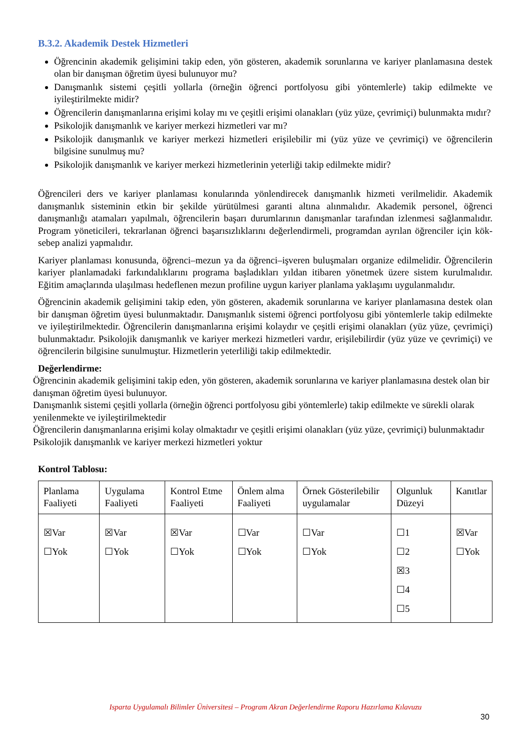B.3.2. Akademik Destek Hizmetleri
Öğrencinin akademik gelişimini takip eden, yön gösteren, akademik sorunlarına ve kariyer planlamasına destek olan bir danışman öğretim üyesi bulunuyor mu?
Danışmanlık sistemi çeşitli yollarla (örneğin öğrenci portfolyosu gibi yöntemlerle) takip edilmekte ve iyileştirilmekte midir?
Öğrencilerin danışmanlarına erişimi kolay mı ve çeşitli erişimi olanakları (yüz yüze, çevrimiçi) bulunmakta mıdır?
Psikolojik danışmanlık ve kariyer merkezi hizmetleri var mı?
Psikolojik danışmanlık ve kariyer merkezi hizmetleri erişilebilir mi (yüz yüze ve çevrimiçi) ve öğrencilerin bilgisine sunulmuş mu?
Psikolojik danışmanlık ve kariyer merkezi hizmetlerinin yeterliği takip edilmekte midir?
Öğrencileri ders ve kariyer planlaması konularında yönlendirecek danışmanlık hizmeti verilmelidir. Akademik danışmanlık sisteminin etkin bir şekilde yürütülmesi garanti altına alınmalıdır. Akademik personel, öğrenci danışmanlığı atamaları yapılmalı, öğrencilerin başarı durumlarının danışmanlar tarafından izlenmesi sağlanmalıdır. Program yöneticileri, tekrarlanan öğrenci başarısızlıklarını değerlendirmeli, programdan ayrılan öğrenciler için kök- sebep analizi yapmalıdır.
Kariyer planlaması konusunda, öğrenci–mezun ya da öğrenci–işveren buluşmaları organize edilmelidir. Öğrencilerin kariyer planlamadaki farkındalıklarını programa başladıkları yıldan itibaren yönetmek üzere sistem kurulmalıdır. Eğitim amaçlarında ulaşılması hedeflenen mezun profiline uygun kariyer planlama yaklaşımı uygulanmalıdır.
Öğrencinin akademik gelişimini takip eden, yön gösteren, akademik sorunlarına ve kariyer planlamasına destek olan bir danışman öğretim üyesi bulunmaktadır. Danışmanlık sistemi öğrenci portfolyosu gibi yöntemlerle takip edilmekte ve iyileştirilmektedir. Öğrencilerin danışmanlarına erişimi kolaydır ve çeşitli erişimi olanakları (yüz yüze, çevrimiçi) bulunmaktadır. Psikolojik danışmanlık ve kariyer merkezi hizmetleri vardır, erişilebilirdir (yüz yüze ve çevrimiçi) ve öğrencilerin bilgisine sunulmuştur. Hizmetlerin yeterliliği takip edilmektedir.
Değerlendirme:
Öğrencinin akademik gelişimini takip eden, yön gösteren, akademik sorunlarına ve kariyer planlamasına destek olan bir danışman öğretim üyesi bulunuyor.
Danışmanlık sistemi çeşitli yollarla (örneğin öğrenci portfolyosu gibi yöntemlerle) takip edilmekte ve sürekli olarak yenilenmekte ve iyileştirilmektedir
Öğrencilerin danışmanlarına erişimi kolay olmaktadır ve çeşitli erişimi olanakları (yüz yüze, çevrimiçi) bulunmaktadır
Psikolojik danışmanlık ve kariyer merkezi hizmetleri yoktur
Kontrol Tablosu:
| Planlama Faaliyeti | Uygulama Faaliyeti | Kontrol Etme Faaliyeti | Önlem alma Faaliyeti | Örnek Gösterilebilir uygulamalar | Olgunluk Düzeyi | Kanıtlar |
| ☒Var ☐Yok | ☒Var ☐Yok | ☒Var ☐Yok | ☐Var ☐Yok | ☐Var ☐Yok | ☐1 ☐2 ☒3 ☐4 ☐5 | ☒Var ☐Yok |
Isparta Uygulamalı Bilimler Üniversitesi – Program Akran Değerlendirme Raporu Hazırlama Kılavuzu
30